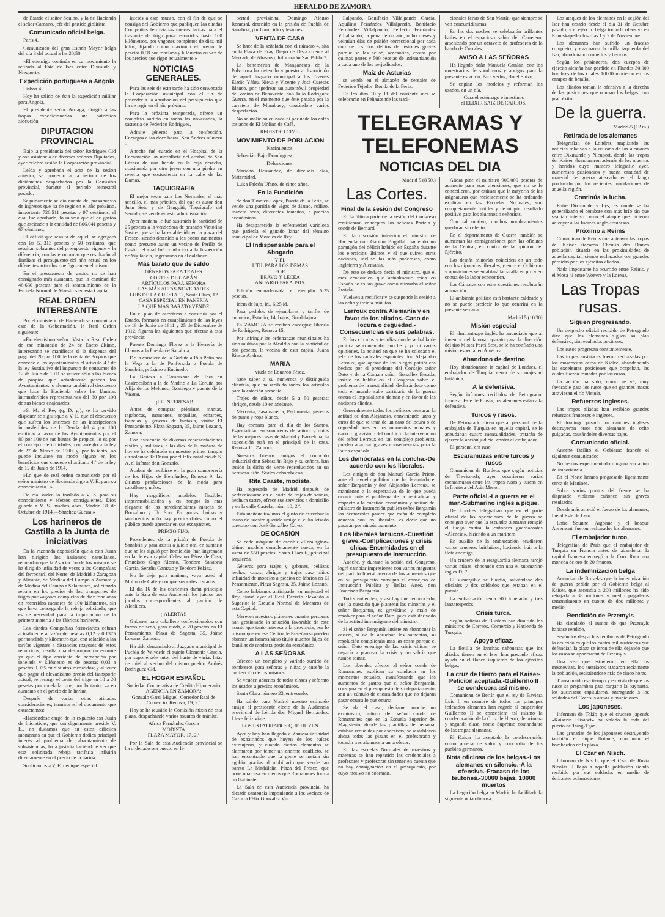HERALDO DE ZAMORA
de Estado el señor Sonino, y la de Hacienda el señor Carcano, jefe del partido giolitista.
Comunicado oficial belga.
París 4.
Comunicado del gran Estado Mayor belga del día 3 del actual a las 20,50.
«El enemigo continúa en su movimiento la retirada al Este de Iser entre Dixmude y Nieuport».
Expedición portuguesa a Angola
Lisboa 4.
Hoy ha salido de ésta la expedición militar para Angola.
El presidente señor Arriaga, dirigió a las tropas expedicionarias una patriótica alocución.
DIPUTACION PROVINCIAL
Bajo la presidencia del señor Rodríguez Cid y con asistencia de diversos señores Diputados, ayer celebró sesión la Corporación provincial.
Leída y aprobada el acta de la sesión anterior, se procedió a la lectura de los dictámenes despachados por la Comisión provincial, durante el periodo semestral pasado.
Seguidamente se dió cuenta del presupuesto de ingresos que ha de regir en el año próximo, importante 720.511 pesetas y 97 céntimos, el cual fué aprobado, lo mismo que el de gastos que asciende a la cantidad de 806,041 pesetas y 67 céntimos.
El déficit que resulta de aquél, se agregará con las 53.313 pesetas y 60 céntimos, que resultan sobrantes del presupuesto vigente y la diferencia, con las economías que resultarán al finalizar el presupuesto del año actual en los diferentes artículos que figuran en el mismo.
En el presupuesto de gastos no se han consignado más aumento, que la cantidad de 46,666 pesetas para el sostenimiento de la Escuela Normal de Maestros en esta Capital.
REAL ORDEN INTERESANTE
Por el ministerio de Hacienda se comunica a este de la Gobernación, la Real Orden siguiente:
«Excelentísimo señor: Vista la Real Orden de ese ministerio de 24 de Enero último, interesando se manifieste si la dispensa del pago del 20 por 100 de la renta de Propios que concede a los ayuntamientos el artículo 4.º de la ley Sustitutiva del impuesto de consumos de 12 de Junio de 1911 se refiere sólo a los bienes de propios que actualmente poseen los Ayuntamientos, o alcanza también al descuento que hace la Hacienda sobre las láminas intransferibles representativas del 80 por 100 de sus bienes enajenados.
»S. M. el Rey (q. D. g.), se ha servido disponer se signifique a V. E. que el descuento que sufren los intereses de las inscripciones intransferibles de la Deuda del 4 por 100 emitidas a favor de los Ayuntamientos por el 80 por 100 de sus bienes de propios, lo es por el concepto de utilidades, con arreglo a la ley de 27 de Marzo de 1900, y, por lo tanto, no puede incluirse en modo alguno en los beneficios que concede el artículo 4.º de la ley de 12 de Junio de 1914.
»Lo que de real orden comunicada por el señor ministro de Hacienda digo a V. E. para su conocimiento...»
De real orden lo traslado a V. S. para su conocimiento y efectos consiguientes. Dios guarde a V. S. muchos años. Madrid 31 de Octubre de 1914.—Sánchez Guerra.»
Los harineros de Castilla a la Junta de iniciativas
En la razonada exposición que a esta Junta han dirigido los harineros castellanos, recuerdan que la Asociación de los mismos se ha dirigido infinidad de veces a las Compañías del ferrocarril del Norte, de Madrid a Zaragoza y Alicante, de Medina del Campo a Zamora y de Medina del Campo a Salamanca, solicitando rebaja en los precios de los transportes de trigos por vagones completos de diez toneladas en recorridos menores de 100 kilómetros, sin que haya conseguido la rebaja solicitada, que es de necesidad para la importación de la primera materia a las fábricas harineras.
Las citadas Compañías ferroviarios cobran actualmente a razón de pesetas 0,12 y 0,1375 por tonelada y kilómetro que, con relación a las tarifas vigentes a distancias mayores de estos recorridos, resulta una desproporción enorme ya que el tipo corriente de percepción por tonelada y kilómetro es de pesetas 0,03 a pesetas 0.035 en distintos recorridos; y al tener que pagar el elevadísimo precio del transporte actual, se recarga el coste del trigo en 10 a 20 pesetas por tonelada, que, por lo tanto, va en aumento en el precio de la harina.
Después de varias otras atinadas consideraciones, termina así el documento que extractamos:
«Haciéndose cargo de lo expuesto esa Junta de Iniciativas, que tan dignamente preside V. E., no dudamos que en estos difíciles momentos en que el Gobierno dedica principal interés al problema del abaratamiento de subsistencias, ha á justicia haciéndole ver que esta solicitada rebaja tarifaria influiría directamente en el precio de la harina.
Suplicamos a V. E. dedique especial
interés a este asunto, con el fin de que se consiga del Gobierno que publiquen las citadas Compañías ferroviarias nuevas tarifas para el trasporte de trigo para recorridos hasta 100 kilómetros, por vagones completos de diez mil kilos, fijando como máximun el precio de pesetas 0,08 por tonelada y kilómetro en vez de los precios que rigen actualmente.»
NOTICIAS GENERALES.
Para las seis de esta tarde ha sido convocada la Corporación municipal con el fin de proceder a la aprobación del presupuesto que ha de regir en el año próximo.
Para la próxima temporada, ofrece un completo surtido en todas las novedades, la sastrería de Federico Rodríguez.
Admite géneros para la confección. Encargos a las doce horas. San Andrés número 2.
Anoche fué curado en el Hospital de la Encarnación un mozalbete del arrabal de San Lázaro de una herida en la ceja derecha, ocasionada por otro joven con una piedra en reyerta que sostuvieron en la calle de las Damas.
TAQUIGRAFÍA
El mejor texto para Las Normales, el más sencillo, el más práctico, del que es autor don Juan Soto y de Gangoiti, Taquígrafo del Senado, se vende en esta administración.
Ayer mañana le fué sustraída la cantidad de 25 pesetas a la vendedora de pescado Victorina Sastre, que se halla establecida en la plaza del Fresco, siendo detenido a los pocos momentos como presunto autor un vecino de Perilla de Castro, el cual fué conducido a la Inspección de Vigilancia, ingresando en el calabozo.
Más barato que de saldo
GÉNEROS PARA TRAJES
CORTES DE GABÁN
ARTÍCULOS PARA SEÑORA
LAS MÁS ALTAS NOVEDADES
LUIS DE LA CUESTA 12, Santa Clara, 12
CASA ESPECIAL EN PAÑERÍA
LA QUE MÁS BARATO VENDE
En el plan de carreteras a construir por el Estado, formado en cumplimiento de las leyes de 19 de Junio de 1911 y 25 de Diciembre de 1912, figuran las siguientes que afectan a esta provincia:
Puente Domingo Florez a la Herrería de Llamas a la Puebla de Sanabria.
De la carretera de la Gudiña a Rua Petín por la Vega a la de Ponferrada a Puebla de Sanabria, próximo a Encinedo.
La Bañeza a Camarzana de Tera en Castrocalbón a la de Madrid a La Coruña por Alija de los Melones, Ozaniego y puente de la Vizana.
¡¡LE INTERESA!!
Antes de comprar pelerinas, mantas, tapabocas, mantones, toquillas, echarpes, franelas y géneros de fantasía, visitar El Pensamiento, Plaza Sagasta, 35, Jaime Lozano, Zamora.
Con asistencia de diversas representaciones civiles y militares, a las diez de la mañana de hoy se ha celebrado en nuestro primer templo un solemne Te Deum por el feliz natalicio de S. A. el infante don Gonzalo.
Acaban de recibirse en la gran sombrerería de los Hijos de Hernández, Renova 9, las últimas producciones de la moda para caballero y niños.
Hay magníficos modelos flexibles impermeabilizados y en hongos lo más elegante de las acreditadísimas marcas de Borsalino y Ud Son. En gorras, boinas y sombreritos niño hay preciosidades como el público puede apreciar en sus escaparates.
PRECIO FIJO.
Procedentes de la prisión de Puebla de Sanabria y para asistir a juicio oral en sumario que se les siguió por homicidio, han ingresado en la de esta capital Celestino Pérez de Casa, Francisco Gago Alonso, Teodoro Sanabria García, Serafín Gamazo y Teodoro Peláez.
No lo deje para mañana; vaya usted al Molino de Café y compre sus cafés tostados.
El día 16 de los corrientes darán principio ante la Sala de esta Audiencia los juicios por jurados correspondientes al partido de Alcañices.
¡¡ALERTA!!
Gabanes para caballero confeccionados con forros de seda, gran moda, a 20 pesetas en El Pensamiento, Plaza de Sagasta, 35, Jaime Lozano, Zamora.
Ha sido denunciado al Juzgado municipal de Puebla de Valverde el sujeto Clemente García, por suponérsele autor del hurto de varias latas de miel al vecino del mismo pueblo Andrés Rodríguez Cid.
EL HOGAR ESPAÑOL
Sociedad Cooperativa de Crédito Hipotecario
AGENCIA EN ZAMORA:
Gonzalo Garsi Miguel, Corredor Real de Comercio, Renova, 19, 2.º
Hoy se ha reunido la Comisión mixta de esta plaza, despachando varios asuntos de trámite.
Africa Fernández García
MODISTA
PLAZA MAYOR, 17, 2.º
Por la Sala de esta Audiencia provincial se ha ordenado sea puesto en li-
bertad provisional Domingo Alonso Remesal, detenido en la prisión de Puebla de Sanabria, por homicidio y lesiones.
VENTA DE CASA
Se hace de la señalada con el número 4, sita en la Plaza de Fray Diego de Deza (frente al Mercado de Abastos). Informarán San Pablo 7.
La benemérita de Manganeses de la Polvorosa ha detenido y puesto a disposición de aquel Juzgado municipal a los jóvenes Eladio Yáñez Nieva y Vicente y José Cureses Blanco, por apedrear un automóvil propiedad del vecino de Benavente, don Julio Rodríguez Guerra, en el momento que éste pasaba por la carretera de Mombuey, causándole varios desperfectos.
No se malician en nada ni por nada los cafés tostados de El Molino de Café.
REGISTRO CIVIL
MOVIMIENTO DE POBLACION
Nacimientos.
Sebastián Bajo Domínguez.
Defunciones.
Mariano Hernández, de dieciseis días, Maternidad.
Luisa Falcón Ufano, de cinco años.
En la Fundición
de don Timoteo López, Puerta de la Feria, se vende una partida de vigas de álamo, rollizo, madera seca, diferentes tamaños, a precios económicos.
Ha desaparecido la enfermedad variolosa que padecía el ganado lanar del término municipal de Morales de Rey.
El Indispensable para el Abogado
Y EL
UTIL PARA LOS DEMAS
POR
BRAVO Y LECEA
ANUARIO PARA 1915.
Edición encuadernada, el ejemplar 5,25 pesetas.
Idem de lujo, id., 6,25 id.
Para pedidos de ejemplares y tarifas de anuncios, Estudio, 14, bajos, Guadalajara.
En ZAMORA se reciben encargos: librería de Rodríguez, Renova 15.
Por infringir las ordenanzas municipales ha sido multada por la Alcaldía con la cantidad de dos pesetas, la vecina de esta capital Juana Riesco Andrea.
MARIA
viuda de Eduardo Pérez,
hace saber a su numerosa y distinguida clientela, que ha recibido todos los artículos para la estación presente.
Trajes de niños, desde 5 a 50 pesetas; abrigos, desde 10 en adelante.
Mercería, Pasamanería, Perfumería, géneros de punto y ropa blanca.
Hay coronas para el día de los Santos. Especialidad en sombreros de señora y niños de las mejores casas de Madrid y Barcelona; la exposición está en el principal de la casa, Renova 11, Zamora.
Nuestros buenos amigos el conocido industrial don Sebastián Bajo y su señora, han tenido la dicha de verse reproducidos en un hermoso niño. Séales enhorabuena.
Rita Caaste, modista.
Ha regresado de Madrid después de perfeccionarse en el corte de trajes de señora, hechura sastre, ofrece sus servicios a domicilio y en la calle Castelar núm. 10, 2.º.
Esta mañana tuvimos el gusto de estrechar la mano de nuestro querido amigo el culto letrado toresano don José González Calvo.
DE OCASION
Se cede máquina de escribir «Remington» último modelo completamente nueva, en la suma de 550 pesetas. Santa Clara 6, principal izquierda.
Géneros para trajes y gabanes, pellizas hechas, capas, abrigos y trajes pasa niños infinidad de modelos a precios de fábrica en El Pensamiento, Plaza Sagasta, 35, Jaime Lozano.
Como habíamos anticipado, su majestad el Rey, firmó ayer el Real Decreto elevando a Superior la Escuela Normal de Maestros de esta Capital.
Merecen nuestros plácemes cuantas personas han gestionado la solución favorable de este asunto que tanto interesa a la provincia, por lo mismo que en ese Centro de Enseñanza pueden obtener un honrosísimo título muchos hijos de familias de modesta posición económica.
A LAS SEÑORAS
Ofrezco un completo y variado surtido de sombreros para señoras y niñas y enseño la confección de los mismos.
Se venden adornos de todas clases y reformo los usados a precios económicos.
Santa Clara número 23, entresuelo.
Ha salido para Madrid nuestro estimado amigo el presidente electo de la Audiencia provincial de Lérida don Miguel Hernández. Lleve feliz viaje.
LOS EXPATRIADOS QUE HUYEN
Ayer y hoy han llegado a Zamora infinidad de expatriados que huyen de los países extranjeros, y cuando ciertos elementos se alarmaron por temer un enorme conflicto, se han encontrado que la gente se instala sin agobio gracias al mobiliario que vende tan barato La Madrileña, Plaza del Fresco, que pone una casa en menos que Romanones forma un Gabinete.
La Sala de esta Audiencia provincial ha dictado sentencia imponiendo a los vecinos de Cazurra Félix González Vi-
llalpando, Bonifacio Villalpando García, Aquilino Fernández Villalpando, Bonifacio Fernández Villalpando, Perfecto Fernández Villalpando, la pena de un año, ocho meses y veintiún días de prisión correccional por cada uno de los dos delitos de lesiones graves porque se les acusó, accesorias, costas por quintas partes y 500 pesetas de indemnización a cada uno de los perjudicados.
Maíz de Asturias
se vende en el almacén de cereales de Federico Tejedor, Ronda de la Feria.
En los días 10 y 11 del corriente mes se celebrarán en Peñausende las tradi-
cionales ferias de San Martín, que siempre se ven concurridísimas.
En las dos noches se celebrarán brillantes bailes en el espacioso salón del Carretero, amenizado por un octaveto de profesores de la banda de Corrales.
AVISO A LAS SEÑORAS
Ha llegado doña Manuela Catalán, con los muestrarios de sombreros y abrigos para la presente estación. Para verlos, Hotel Suizo.
Se copian los modelos y reforman los usados, en un día.
Cura el estómago e intestinos
el ELIXIR SAIZ DE CARLOS.
TELEGRAMAS Y TELEFONEMAS
NOTICIAS DEL DIA
Madrid 5 (8'50.)
Las Cortes.
Final de la sesión del Congreso
En la última parte de la sesión del Congreso rectificaron conceptos los señores Portela y conde de Bernard.
En la discusión intervino el ministro de Hacienda don Gabino Bugallal, haciendo un parangón del déficit habido en España durante los ejercicios últimos y el que sufren otras naciones, incluso las más poderosas, como Inglaterra y Alemania.
De esto se deduce decía el ministro, que el mas económico que actualmente reina en España no es tan grave como afirmaba el señor Portela.
Vuelven a rectificar y se suspende la sesión a las ocho y treinta minutos.
Lerroux contra Alemania y en favor de los aliados.-Caso de locura o ceguedad.-Consecuencias de sus palabras.
En los círculos y tertulias donde se habla de política se comentaba anoche y yo oí varias opiniones, la actitud en que se ha colocado el jefe de los radicales españoles don Alejandro Lerroux, que apesar de los ruegos patrióticos hechos por el presidente del Consejo señor Dato y de la Cámara señor González Besada, insiste en hablar en el Congreso sobre el problema de la neutralidad, declarándose como todo el mundo sabe partidario de la guerra contra el imperialismo alemán y en favor de las naciones aliadas.
Generalmente todos los políticos censuran la actitud de don Alejandro, conviniendo unos y otros de que se trata de un caso de locura o de ceguedad pues en los momentos actuales y dado lo gravísimo del conflicto, la intervención del señor Lerroux en tan complejo problema, pueden acarrear graves consecuencias para la Patria española.
Los demócratas en la concha.-De acuerdo con los liberales.
Los amigos de don Manuel García Prieto, ante el revuelo político que ha levantado el señor Bergamín y don Alejandro Lerroux, se mantienen a la espectativa de lo que pueda ocurrir ante el problema de la neutralidad y respecto a la cuestión económica y actitud del ministro de Instrucción pública señor Bergamín los demócratas parece que están de completo acuerdo con los liberales, es decir que no pasarán por ningún aumento.
Los liberales farrucos.-Cuestión grave.-Complicaciones y crisis chica.-Enormidades en el presupuesto de Instrucción.
Anoche, y durante la sesión del Congreso, logré cambiar impresiones con varios magnates del partido liberal acerca de los aumentos que en su presupuesto consigna el consejero de Instrucción Pública y Bellas Artes, don Francisco Bergamín.
Todos entienden, y así hay que reconocerlo, que la cuestión que plantean las minorías y el señor Bergamín, es gravísimo y malo de resolver para el señor Dato, pues está derivado de la actitud intransigente del ministro.
Si el señor Bergamín insiste en abandonar la cartera, si no le aprueban los aumentos, su resolución complicaría mas las cosas porque el señor Dato enemigo de las crisis chicas, se negaría a plantear la crisis y no sabría que rumbo tomar.
Los liberales afectos al señor conde de Romanones explican su conducta en los momentos actuales, manifestando que los aumentos de gastos que el señor Bergamín, consigna en el presupuesto de su departamento, son un cúmulo de enormidades que no dejaran pasar ocurra lo que ocurra.
Se da el caso, decíame anoche un exministro, íntimo del señor conde de Romanones que en la Escuela Superior del Magisterio, donde las plantillas de personal estaban reducidas por excesivas, se restablecen ahora todas las plazas en el profesorado y tocarán tres alumnos a un profesor.
En las escuelas Normales de maestros y maestras se han repartido las credenciales a profesores y profesoras sin tener en cuenta que no hay consignación en el presupuesto, por cuyo motivo no cobrarán.
Ahora pide el ministro 900.000 pesetas de aumento para esas atenciones, que no se le concedieron, por estimar que la mayoría de las asignaturas que recientemente se ha ordenado explicar en las Escuelas Normales, son completamente inútiles y de ningún resultado positivo para los alumnos o señoritas.
Con tal motivo, muchos nombramientos quedarán sin efecto.
En el departamento de Guerra también se aumentan las consignaciones para las oficinas de la Central, en contra de la opinión del Ejército.
Las demás minorías coinciden en un todo con los diputados liberales, y entre el Gobierno y oposiciones se entablará la batalla en pro y en contra de la labor económica.
Las Cámaras con estas cuestiones recobrarán animación.
El ambiente político está bastante caldeado y no se puede predecir lo que ocurrirá en la presente semana.
Madrid 5 (10'30)
Misión especial
El almirantazgo inglés ha anunciado que al inventor del famoso aparato para la dirección del tiro Mister Perci Scot, se le ha confiado una misión especial en América.
Abandono de destino
Hoy abandonaron la capital de Londres, el embajador de Turquia. cerca de su majestad británica.
A la defensiva.
Según informes recibidos de Petrogrado, frente al Este de Prusia, los alemanes están a la defensiva.
Turcos y rusos.
De Petrogrado dicen que al personal de la embajada de Turquía en aquella capital, se le adeudaban cuatro mensualidades, tratarán de ejercer la acción judicial contra el embajador.
El personal era ruso.
Escaramuzas entre turcos y rusos
Comunican de Burdeos que según noticias de Trevisonda, ayer ocurrieron varias escaramuzas entre las tropas rusas y turcas en la frontera del Asia Menor.
Parte oficial.-La guerra en el mar.-Submarino inglés a pique.
De Londres telegrafían que en el parte oficial de las operaciones de la guerra se consigna ayer que la escuadra alemana rompió el fuego contra la cañonera guardacostas «Alenein», hiriendo a un marinero.
En auxilio de la embarcación acudieron varios cruceros británicos, haciendo huir a la flota enemiga.
Un crucero de la retaguardia alemana arrojó varias minas, chocando con una el submarino inglés D. 7.
El sumergible se hundió, salvándose dos oficiales y dos soldados que estaban en el puente.
La embarcación tenía 600 toneladas y tres lanzatorpedos.
Crisis turca.
Según noticias de Burdeos han dimitido los ministros de Correos, Comercio y Hacienda de Turquía.
Apoyo eficaz.
La flotilla de lanchas cañoneras que los aliados tienen en el Iser, han prestado eficaz ayuda en el flanco izquierdo de los ejércitos belgas.
La cruz de Hierro para el Kaiser-Petición aceptada.-Guillermo II se condecora así mismo.
Comunican de Berlín que el rey de Baviera Luis I, en nombre de todos los príncipes federados alemanes han rogado al emperador Guillermo II se concediera así mismo la condecoración de la Cruz de Hierro, de primera y segunda clase, como Supremo comandante de las tropas alemanas.
El Kaiser ha aceptado la condecoración como prueba de valor y concordia de los pueblos germanos.
Nota oficiosa de los belgas.-Los alemanes en silencio.-A la ofensiva.-Fracaso de los teutones.-30000 bajas, 10000 muertos
La Legación belga en Madrid ha facilitado la siguiente nota oficiosa:
Los ataques de los alemanes en la región del Iser han cesado desde el día 31 de Octubre pasado, y el ejército belga tomó la ofensiva en Kaunskapeller los días 1 y 2 de Noviembre.
Los alemanes han sufrido un fracaso completo, y evacuaron la orilla izquierda del Iser, abandonando muertos y heridos.
Según los prisioneros, dos cuerpos de ejército alemán han perdido en Flandes 30.000 hombres de los cuales 10000 murieron en los campos de batalla.
Los aliados toman la ofensiva a la derecha de las posiciones que ocupan los belgas, con gran éxito.
De la guerra.
Madrid-5 (12 m.)
Retirada de los alemanes
Telegrafían de Londres ampliando las noticias relativas a la retirada de los alemanes entre Dixmunde y Nieuport, donde las tropas del Kaiser abandonaron además de los muertos y heridos cuyo número telegrafié ayer, numerosos prisioneros y buena cantidad de material de guerra atascado en el fango producido por los recientes inundaciones de aquella región.
Continúa la lucha.
Entre Dixmunde y Lys, es donde se ha generalizado el combate con más brío sin que sea tan intenso como el ataque que hicieron anteayer a las fuerzas anglo-francesas.
Próximo a Reims
Comunican de Reims que anteayer las tropas del Kaiser atacaron Chemin des Dames población situada en las proximidades de aquella capital, siendo rechazados con grandes pérdidas por los ejércitos aliados.
Nada importante ha ocurrido entre Reims, y el Mosa ni entre Woevre y la Lorena.
Las Tropas rusas.
Siguen progresando.
Un despacho oficial recibido de Petrogrado dice que los alemanes siguen su plan defensivo, sin resultados positivos.
Los rusos progresan constantemente.
Las tropas austriacas fueron rechazadas por los moscovitas cerca de Kielce, abandonando las excelentes posiciones que occpaban, las cuales fueron tomadas por los rusos.
La acción ha sido, como se vé, muy favorable para los rusos que en grandes masas atraviesan el río Vistula.
Refuerzos ingleses.
Las tropas aliadas han recibido grandes refuerzos franceses e ingleses.
El domingo pasado los cañones ingleses destruyeron otros dos alemanes de ocho pulgadas, causándoles diversas bajas.
Comunicado oficial.
Anoche facilitó el Gobierno francés el siguiente comunicado:
No hemos experimentado ninguna variación de importancia.
En el Norte hemos progresado ligeramente cerca de Menines.
Sobre varios puntos del frente se ha disparado violento cañoneo sin graves resultados.
Donde más arreció el fuego de los alemanes, fué al Este de Lens.
Entre Sounne, Argonne y el bosque Apremont, fueron rechazados los alemanes.
El embajador turco.
Telegrafían de París que el embajador de Turquía en Francia antes de abandonar la capital francesa entregó a la Cruz Roja una moneda de oro de 20 francos.
La indemnización belga
Anuncian de Bruselas que la indemnización de guerra pedida por el Gobierno belga al Kaiser, que ascendía a 200 millones ha sido rebajada a 38 millones y medio pagaderos semanalmente en cuotas de dos millones y medio.
Rendición de Przemyls
Ha circulado el rumor de que Przemyls habíase rendido.
Según los despachos recibidos de Petrogrado lo ocurrido es que los cuatro mil austriacos que defendían la plaza se ieron de ella dejando que los rusos se apoderaran de Przemyls.
Una vez que estuvieron en ella los moscovitas, los austriacos atacaron reciamente la población, resistiéndose más de cinco horas.
Transcurrido ese tiempo y en vista de que los rusos se preparaban para cargar a la bayoneta, los austriacos capitularon, entregando a los soldados del Czar sus armas y municiones.
Los japoneses.
Informan de Tokío que el crucero japonés «Kaiserin Elisabet» ha volado la rada del puerto de Tsing-Tgao.
Las granadas de los japoneses destruyendo también el dique flotante, continuan el bombardeo de la plaza.
El Czar en Nisch.
Informan de Nisch, que el Czar de Rusia Nicolás II llegó a aquella población siendo recibido por sus soldados en medio de delirantes aclamaciones.